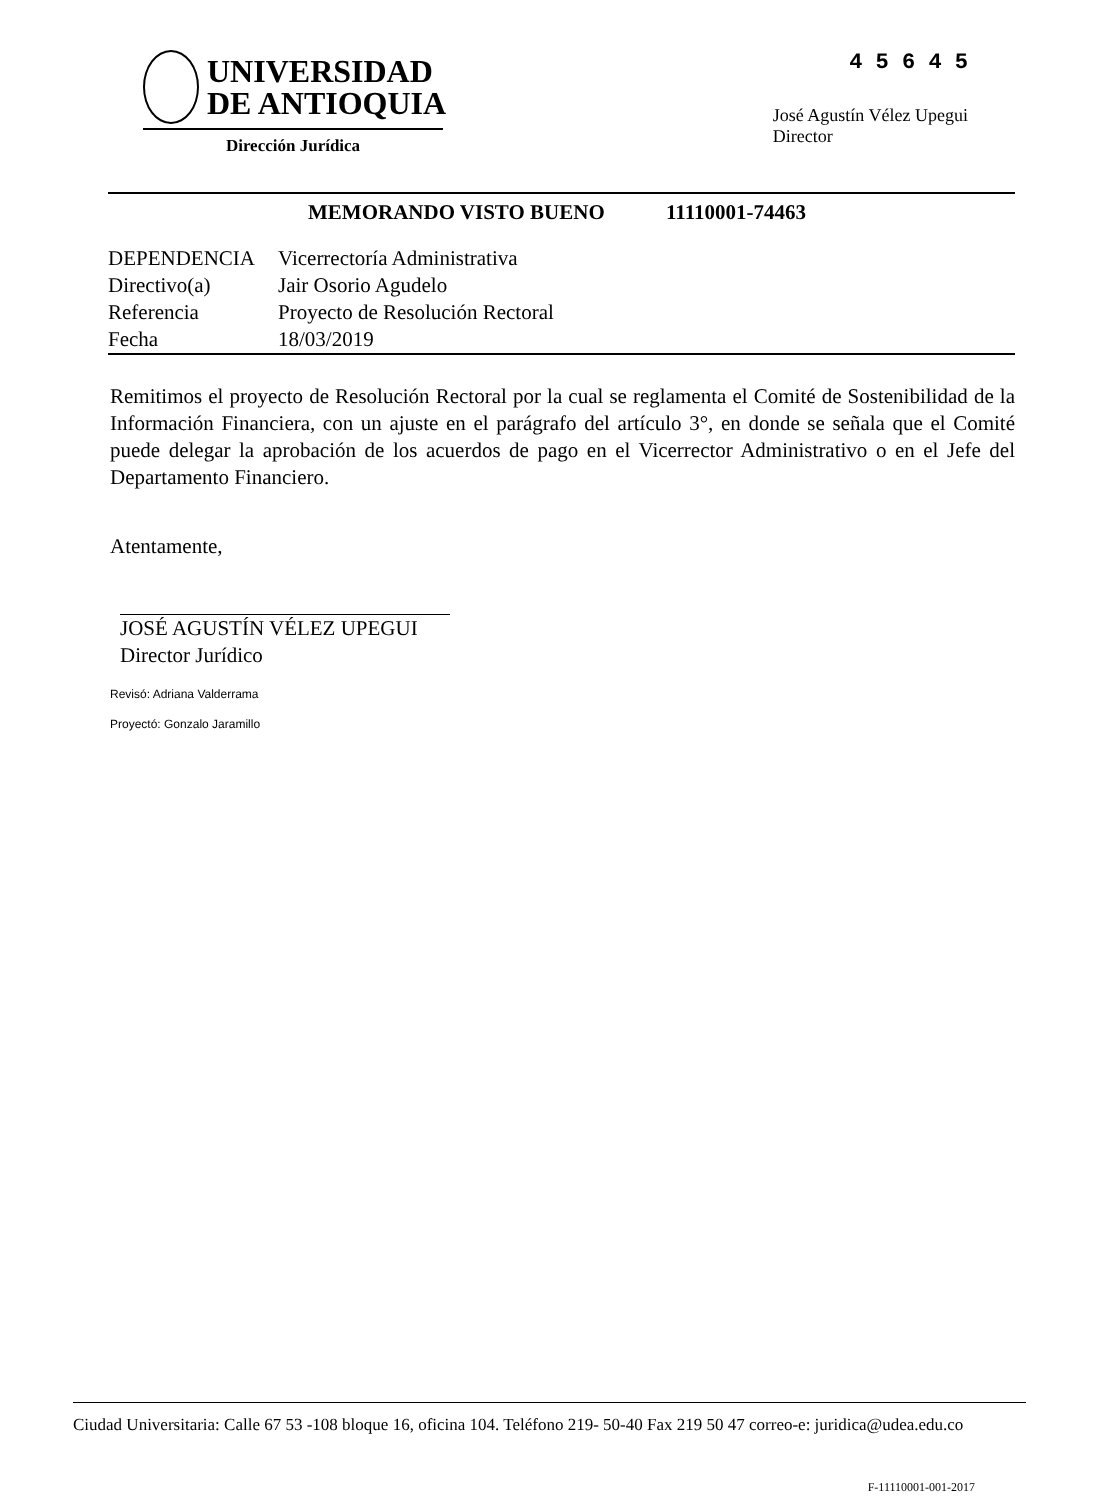UNIVERSIDAD
DE ANTIOQUIA
Dirección Jurídica
4 5 6 4 5
José Agustín Vélez Upegui
Director
MEMORANDO VISTO BUENO 11110001-74463
| DEPENDENCIA | Vicerrectoría Administrativa |
| Directivo(a) | Jair Osorio Agudelo |
| Referencia | Proyecto de Resolución Rectoral |
| Fecha | 18/03/2019 |
Remitimos el proyecto de Resolución Rectoral por la cual se reglamenta el Comité de Sostenibilidad de la Información Financiera, con un ajuste en el parágrafo del artículo 3°, en donde se señala que el Comité puede delegar la aprobación de los acuerdos de pago en el Vicerrector Administrativo o en el Jefe del Departamento Financiero.
Atentamente,
JOSÉ AGUSTÍN VÉLEZ UPEGUI
Director Jurídico
Revisó: Adriana Valderrama
Proyectó: Gonzalo Jaramillo
Ciudad Universitaria: Calle 67 53 -108 bloque 16, oficina 104. Teléfono 219- 50-40 Fax 219 50 47 correo-e: juridica@udea.edu.co
F-11110001-001-2017